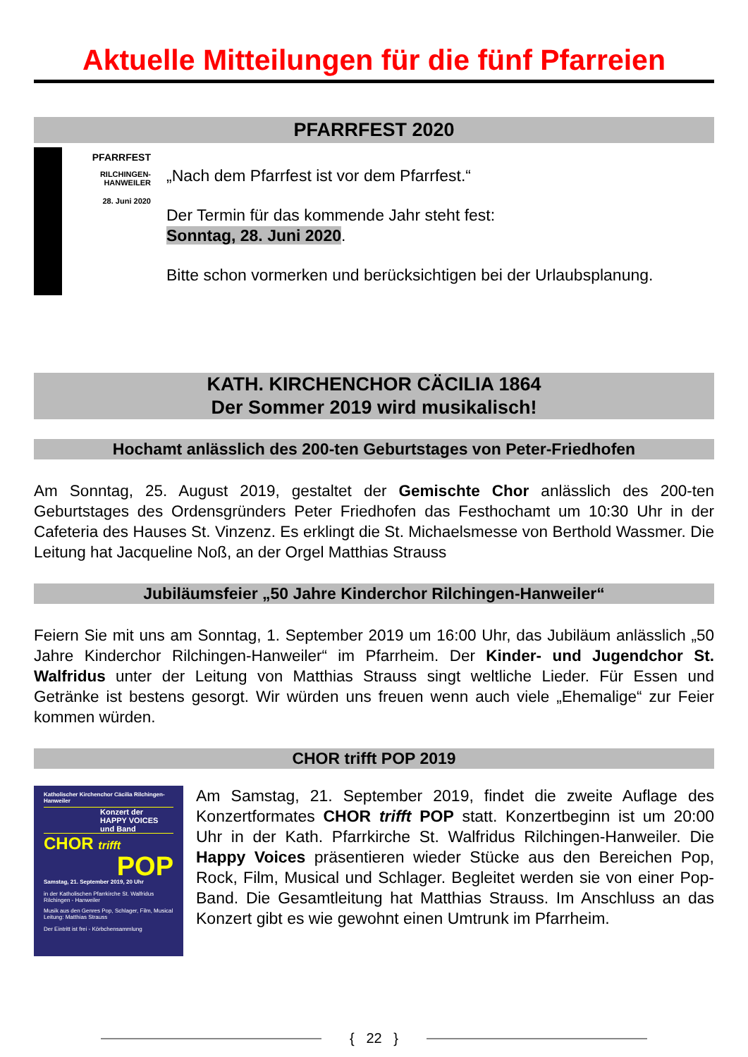Aktuelle Mitteilungen für die fünf Pfarreien
PFARRFEST 2020
PFARRFEST
RILCHINGEN-
HANWEILER
28. Juni 2020
„Nach dem Pfarrfest ist vor dem Pfarrfest.“
Der Termin für das kommende Jahr steht fest:
Sonntag, 28. Juni 2020.
Bitte schon vormerken und berücksichtigen bei der Urlaubsplanung.
KATH. KIRCHENCHOR CÄCILIA 1864
Der Sommer 2019 wird musikalisch!
Hochamt anlässlich des 200-ten Geburtstages von Peter-Friedhofen
Am Sonntag, 25. August 2019, gestaltet der Gemischte Chor anlässlich des 200-ten Geburtstages des Ordensgründers Peter Friedhofen das Festhochamt um 10:30 Uhr in der Cafeteria des Hauses St. Vinzenz. Es erklingt die St. Michaelsmesse von Berthold Wassmer. Die Leitung hat Jacqueline Noß, an der Orgel Matthias Strauss
Jubiläumsfeier „50 Jahre Kinderchor Rilchingen-Hanweiler“
Feiern Sie mit uns am Sonntag, 1. September 2019 um 16:00 Uhr, das Jubiläum anlässlich „50 Jahre Kinderchor Rilchingen-Hanweiler“ im Pfarrheim. Der Kinder- und Jugendchor St. Walfridus unter der Leitung von Matthias Strauss singt weltliche Lieder. Für Essen und Getränke ist bestens gesorgt. Wir würden uns freuen wenn auch viele „Ehemalige“ zur Feier kommen würden.
CHOR trifft POP 2019
Katholischer Kirchenchor Cäcilia Rilchingen-Hanweiler
Konzert der
HAPPY VOICES
und Band
CHOR trifft
POP
Samstag, 21. September 2019, 20 Uhr
in der Katholischen Pfarrkirche St. Walfridus Rilchingen - Hanweiler
Musik aus den Genres Pop, Schlager, Film, Musical Leitung: Matthias Strauss
Der Eintritt ist frei - Körbchensammlung
Am Samstag, 21. September 2019, findet die zweite Auflage des Konzertformates CHOR trifft POP statt. Konzertbeginn ist um 20:00 Uhr in der Kath. Pfarrkirche St. Walfridus Rilchingen-Hanweiler. Die Happy Voices präsentieren wieder Stücke aus den Bereichen Pop, Rock, Film, Musical und Schlager. Begleitet werden sie von einer Pop-Band. Die Gesamtleitung hat Matthias Strauss. Im Anschluss an das Konzert gibt es wie gewohnt einen Umtrunk im Pfarrheim.
{ 22 }